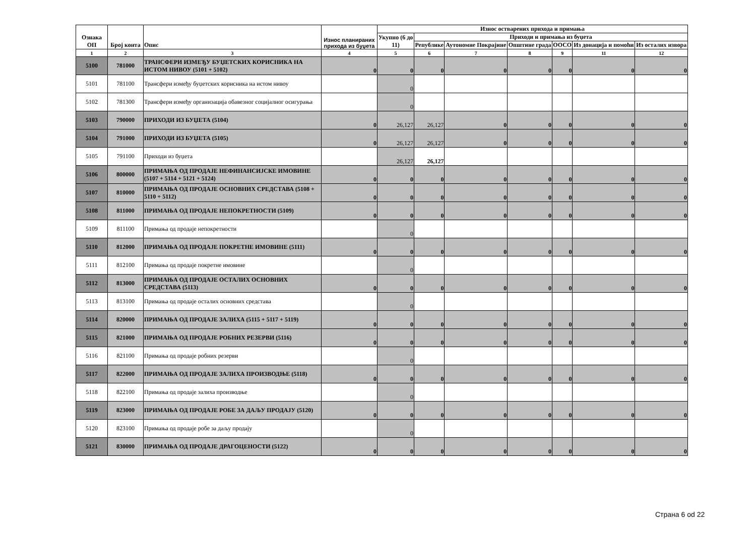| Ознака ОП | Број конта | Опис | Износ планираних прихода из буџета | Износ остварених прихода и примања | | | | | | |
| --- | --- | --- | --- | --- | --- | --- | --- | --- | --- | --- |
| | | | | Укупно (6 до 11) | Приходи и примања из буџета | | | | | |
| | | | | | Републике | Аутономне Покрајине | Општине града | ООСО | Из донација и помоћи | Из осталих извора |
| 1 | 2 | 3 | 4 | 5 | 6 | 7 | 8 | 9 | 11 | 12 |
| 5100 | 781000 | ТРАНСФЕРИ ИЗМЕЂУ БУЏЕТСКИХ КОРИСНИКА НА ИСТОМ НИВОУ (5101 + 5102) | 0 | 0 | 0 | 0 | 0 | 0 | 0 | 0 |
| 5101 | 781100 | Трансфери између буџетских корисника на истом нивоу | | 0 | | | | | | |
| 5102 | 781300 | Трансфери између организација обавезног социјалног осигурања | | 0 | | | | | | |
| 5103 | 790000 | ПРИХОДИ ИЗ БУЏЕТА (5104) | 0 | 26,127 | 26,127 | 0 | 0 | 0 | 0 | 0 |
| 5104 | 791000 | ПРИХОДИ ИЗ БУЏЕТА (5105) | 0 | 26,127 | 26,127 | 0 | 0 | 0 | 0 | 0 |
| 5105 | 791100 | Приходи из буџета | | 26,127 | 26,127 | | | | | |
| 5106 | 800000 | ПРИМАЊА ОД ПРОДАЈЕ НЕФИНАНСИЈСКЕ ИМОВИНЕ (5107 + 5114 + 5121 + 5124) | 0 | 0 | 0 | 0 | 0 | 0 | 0 | 0 |
| 5107 | 810000 | ПРИМАЊА ОД ПРОДАЈЕ ОСНОВНИХ СРЕДСТАВА (5108 + 5110 + 5112) | 0 | 0 | 0 | 0 | 0 | 0 | 0 | 0 |
| 5108 | 811000 | ПРИМАЊА ОД ПРОДАЈЕ НЕПОКРЕТНОСТИ (5109) | 0 | 0 | 0 | 0 | 0 | 0 | 0 | 0 |
| 5109 | 811100 | Примања од продаје непокретности | | 0 | | | | | | |
| 5110 | 812000 | ПРИМАЊА ОД ПРОДАЈЕ ПОКРЕТНЕ ИМОВИНЕ (5111) | 0 | 0 | 0 | 0 | 0 | 0 | 0 | 0 |
| 5111 | 812100 | Примања од продаје покретне имовине | | 0 | | | | | | |
| 5112 | 813000 | ПРИМАЊА ОД ПРОДАЈЕ ОСТАЛИХ ОСНОВНИХ СРЕДСТАВА (5113) | 0 | 0 | 0 | 0 | 0 | 0 | 0 | 0 |
| 5113 | 813100 | Примања од продаје осталих основних средстава | | 0 | | | | | | |
| 5114 | 820000 | ПРИМАЊА ОД ПРОДАЈЕ ЗАЛИХА (5115 + 5117 + 5119) | 0 | 0 | 0 | 0 | 0 | 0 | 0 | 0 |
| 5115 | 821000 | ПРИМАЊА ОД ПРОДАЈЕ РОБНИХ РЕЗЕРВИ (5116) | 0 | 0 | 0 | 0 | 0 | 0 | 0 | 0 |
| 5116 | 821100 | Примања од продаје робних резерви | | 0 | | | | | | |
| 5117 | 822000 | ПРИМАЊА ОД ПРОДАЈЕ ЗАЛИХА ПРОИЗВОДЊЕ (5118) | 0 | 0 | 0 | 0 | 0 | 0 | 0 | 0 |
| 5118 | 822100 | Примања од продаје залиха производње | | 0 | | | | | | |
| 5119 | 823000 | ПРИМАЊА ОД ПРОДАЈЕ РОБЕ ЗА ДАЉУ ПРОДАЈУ (5120) | 0 | 0 | 0 | 0 | 0 | 0 | 0 | 0 |
| 5120 | 823100 | Примања од продаје робе за даљу продају | | 0 | | | | | | |
| 5121 | 830000 | ПРИМАЊА ОД ПРОДАЈЕ ДРАГОЦЕНОСТИ (5122) | 0 | 0 | 0 | 0 | 0 | 0 | 0 | 0 |
Страна 6 od 22